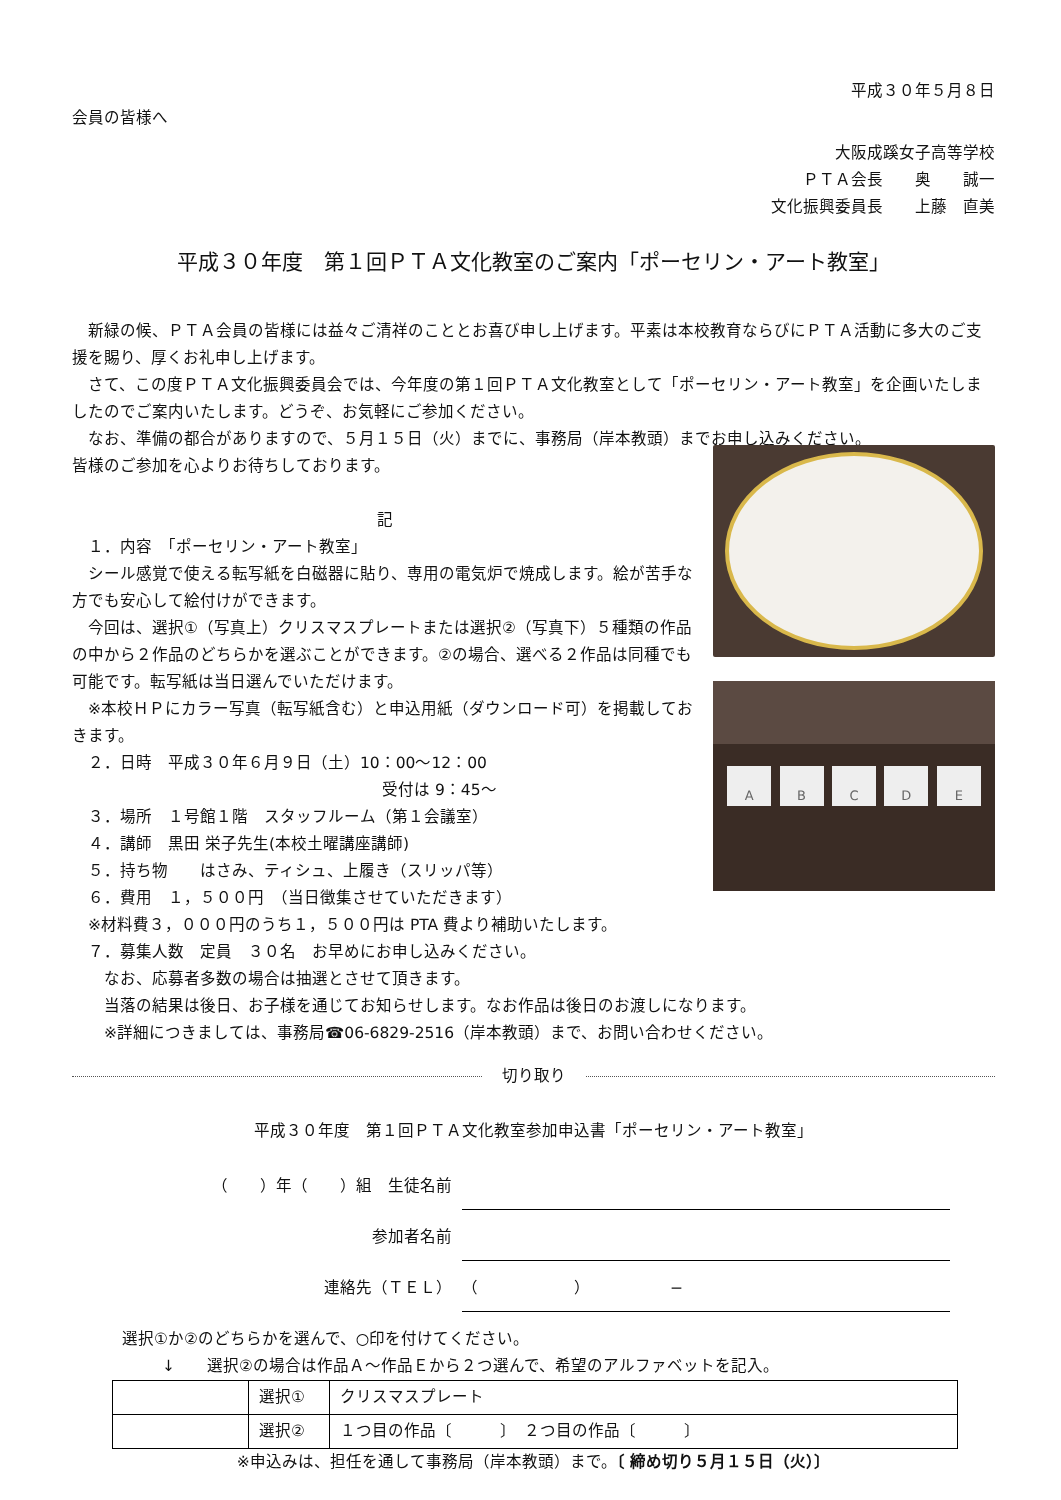平成３０年５月８日
会員の皆様へ
大阪成蹊女子高等学校
ＰＴＡ会長　　奥　　誠一
文化振興委員長　　上藤　直美
平成３０年度　第１回ＰＴＡ文化教室のご案内「ポーセリン・アート教室」
　新緑の候、ＰＴＡ会員の皆様には益々ご清祥のこととお喜び申し上げます。平素は本校教育ならびにＰＴＡ活動に多大のご支援を賜り、厚くお礼申し上げます。
　さて、この度ＰＴＡ文化振興委員会では、今年度の第１回ＰＴＡ文化教室として「ポーセリン・アート教室」を企画いたしましたのでご案内いたします。どうぞ、お気軽にご参加ください。
　なお、準備の都合がありますので、５月１５日（火）までに、事務局（岸本教頭）までお申し込みください。
皆様のご参加を心よりお待ちしております。
記
　１．内容　「ポーセリン・アート教室」
　シール感覚で使える転写紙を白磁器に貼り、専用の電気炉で焼成します。絵が苦手な方でも安心して絵付けができます。
　今回は、選択①（写真上）クリスマスプレートまたは選択②（写真下）５種類の作品の中から２作品のどちらかを選ぶことができます。②の場合、選べる２作品は同種でも可能です。転写紙は当日選んでいただけます。
　※本校ＨＰにカラー写真（転写紙含む）と申込用紙（ダウンロード可）を掲載しておきます。
　２．日時　平成３０年６月９日（土）10：00〜12：00
受付は 9：45〜
　３．場所　１号館１階　スタッフルーム（第１会議室）
　４．講師　黒田 栄子先生(本校土曜講座講師)
　５．持ち物　　はさみ、ティシュ、上履き（スリッパ等）
　６．費用　１，５００円　（当日徴集させていただきます）
ABCDE
　※材料費３，０００円のうち１，５００円は PTA 費より補助いたします。
　７．募集人数　定員　３０名　お早めにお申し込みください。
　　なお、応募者多数の場合は抽選とさせて頂きます。
　　当落の結果は後日、お子様を通じてお知らせします。なお作品は後日のお渡しになります。
　　※詳細につきましては、事務局☎06-6829-2516（岸本教頭）まで、お問い合わせください。
切り取り
平成３０年度　第１回ＰＴＡ文化教室参加申込書「ポーセリン・アート教室」
（　　）年（　　）組　生徒名前
参加者名前
連絡先（ＴＥＬ）
（　　　　　　）　　　　　−
選択①か②のどちらかを選んで、○印を付けてください。
↓　　選択②の場合は作品Ａ〜作品Ｅから２つ選んで、希望のアルファベットを記入。
| | 選択① | クリスマスプレート |
| | 選択② | １つ目の作品〔 〕 ２つ目の作品〔 〕 |
※申込みは、担任を通して事務局（岸本教頭）まで。〔 締め切り５月１５日（火）〕